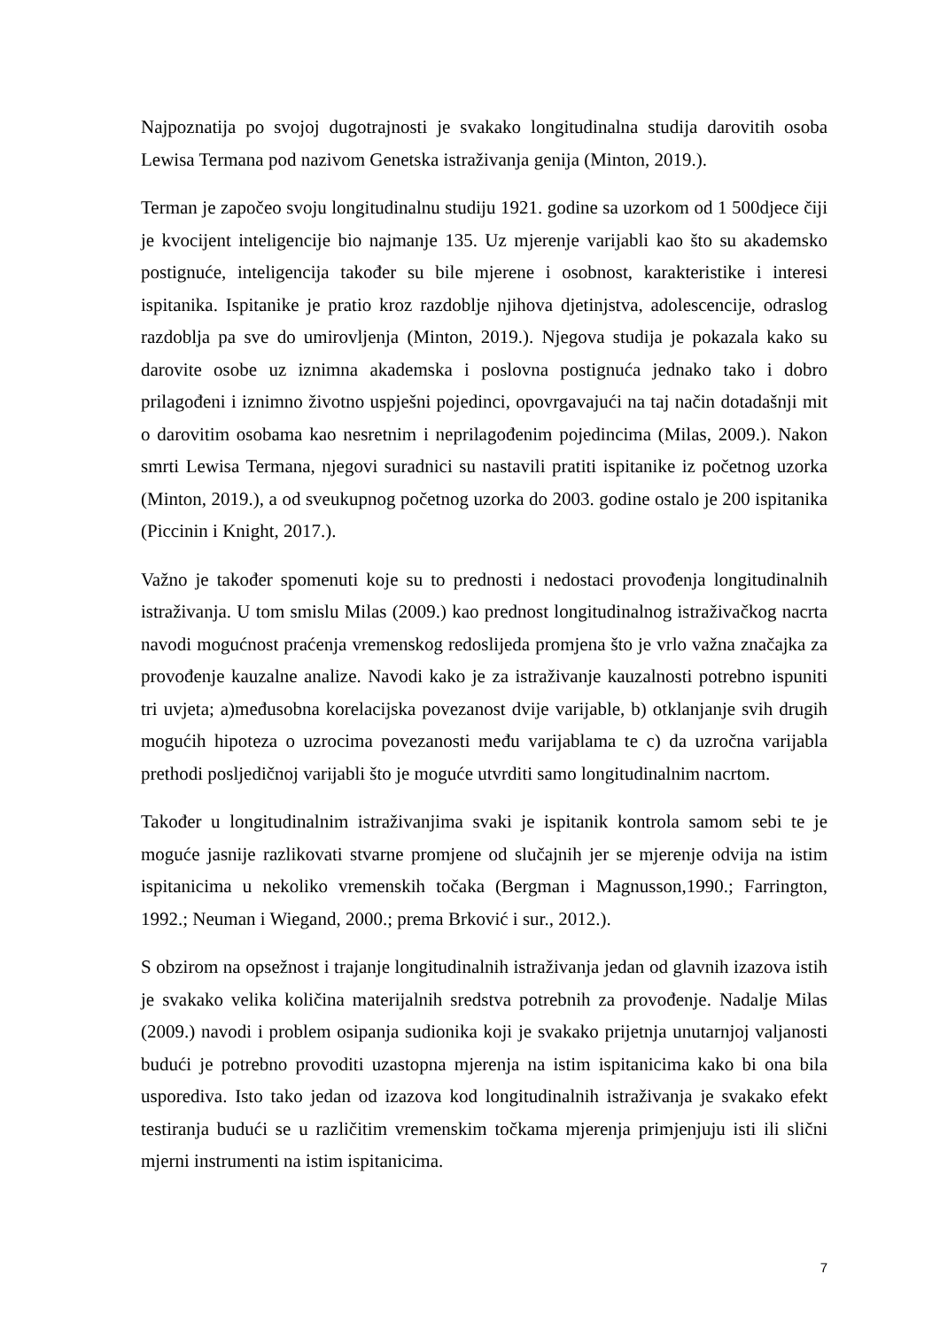Najpoznatija po svojoj dugotrajnosti je svakako longitudinalna studija darovitih osoba Lewisa Termana pod nazivom Genetska istraživanja genija (Minton, 2019.).
Terman je započeo svoju longitudinalnu studiju 1921. godine sa uzorkom od 1 500djece čiji je kvocijent inteligencije bio najmanje 135. Uz mjerenje varijabli kao što su akademsko postignuće, inteligencija također su bile mjerene i osobnost, karakteristike i interesi ispitanika. Ispitanike je pratio kroz razdoblje njihova djetinjstva, adolescencije, odraslog razdoblja pa sve do umirovljenja (Minton, 2019.). Njegova studija je pokazala kako su darovite osobe uz iznimna akademska i poslovna postignuća jednako tako i dobro prilagođeni i iznimno životno uspješni pojedinci, opovrgavajući na taj način dotadašnji mit o darovitim osobama kao nesretnim i neprilagođenim pojedincima (Milas, 2009.). Nakon smrti Lewisa Termana, njegovi suradnici su nastavili pratiti ispitanike iz početnog uzorka (Minton, 2019.), a od sveukupnog početnog uzorka do 2003. godine ostalo je 200 ispitanika (Piccinin i Knight, 2017.).
Važno je također spomenuti koje su to prednosti i nedostaci provođenja longitudinalnih istraživanja. U tom smislu Milas (2009.) kao prednost longitudinalnog istraživačkog nacrta navodi mogućnost praćenja vremenskog redoslijeda promjena što je vrlo važna značajka za provođenje kauzalne analize. Navodi kako je za istraživanje kauzalnosti potrebno ispuniti tri uvjeta; a)međusobna korelacijska povezanost dvije varijable, b) otklanjanje svih drugih mogućih hipoteza o uzrocima povezanosti među varijablama te c) da uzročna varijabla prethodi posljedičnoj varijabli što je moguće utvrditi samo longitudinalnim nacrtom.
Također u longitudinalnim istraživanjima svaki je ispitanik kontrola samom sebi te je moguće jasnije razlikovati stvarne promjene od slučajnih jer se mjerenje odvija na istim ispitanicima u nekoliko vremenskih točaka (Bergman i Magnusson,1990.; Farrington, 1992.; Neuman i Wiegand, 2000.; prema Brković i sur., 2012.).
S obzirom na opsežnost i trajanje longitudinalnih istraživanja jedan od glavnih izazova istih je svakako velika količina materijalnih sredstva potrebnih za provođenje. Nadalje Milas (2009.) navodi i problem osipanja sudionika koji je svakako prijetnja unutarnjoj valjanosti budući je potrebno provoditi uzastopna mjerenja na istim ispitanicima kako bi ona bila usporediva. Isto tako jedan od izazova kod longitudinalnih istraživanja je svakako efekt testiranja budući se u različitim vremenskim točkama mjerenja primjenjuju isti ili slični mjerni instrumenti na istim ispitanicima.
7